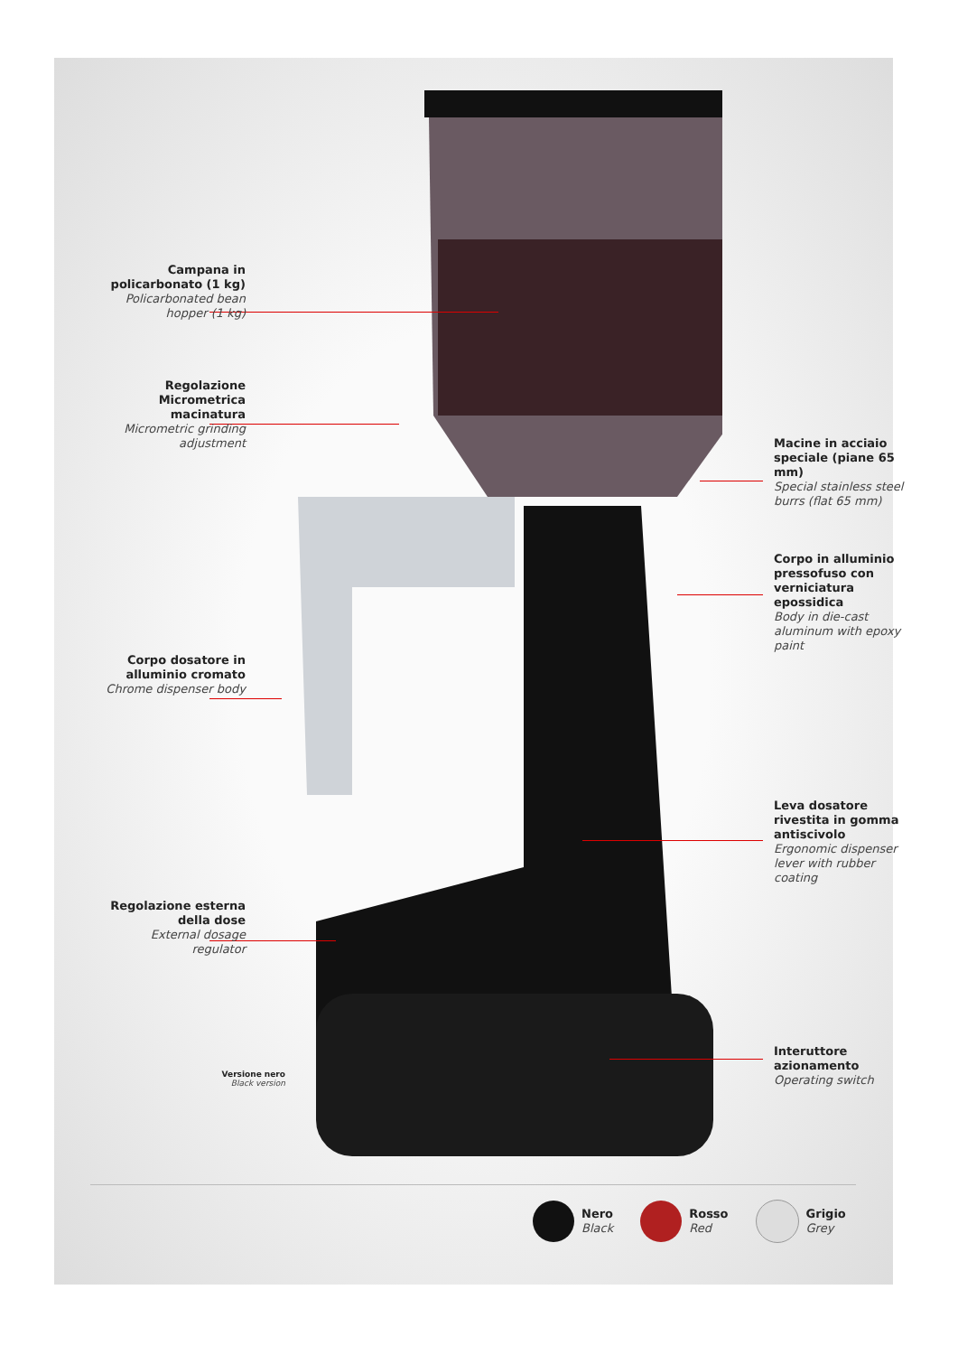Campana in policarbonato (1 kg)
Policarbonated bean hopper (1 kg)
Regolazione Micrometrica macinatura
Micrometric grinding adjustment
Corpo dosatore in alluminio cromato
Chrome dispenser body
Regolazione esterna della dose
External dosage regulator
Versione nero
Black version
Macine in acciaio speciale (piane 65 mm)
Special stainless steel burrs (flat 65 mm)
Corpo in alluminio pressofuso con verniciatura epossidica
Body in die-cast aluminum with epoxy paint
Leva dosatore rivestita in gomma antiscivolo
Ergonomic dispenser lever with rubber coating
Interuttore azionamento
Operating switch
Nero
Black
Rosso
Red
Grigio
Grey